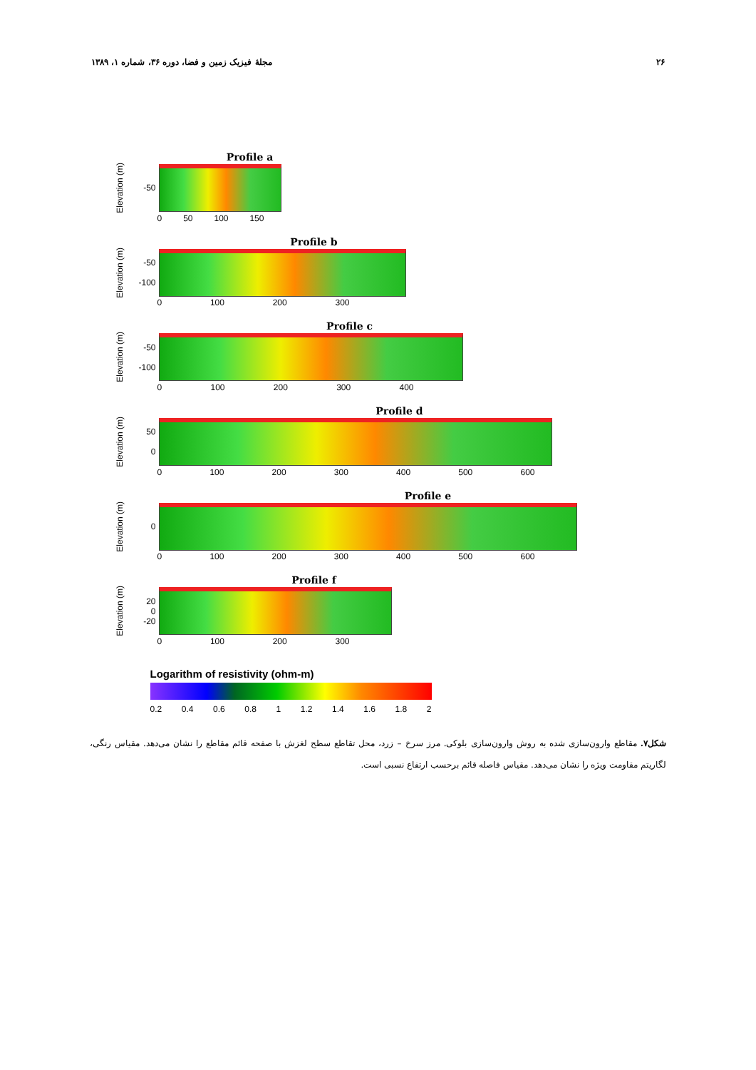۲۶ مجلهٔ فیزیک زمین و فضا، دوره ۳۶، شماره ۱، ۱۳۸۹
Profile a
Elevation (m) -50
0 50 100 150
Profile b
Elevation (m) -50
-100
0 100 200 300
Profile c
Elevation (m) -50
-100
0 100 200 300 400
Profile d
Elevation (m) 50
0
0 100 200 300 400 500 600
Profile e
Elevation (m) 0
0 100 200 300 400 500 600
Profile f
Elevation (m) 20
0
-20
0 100 200 300
Logarithm of resistivity (ohm-m)
0.2 0.4 0.6 0.8 1 1.2 1.4 1.6 1.8 2
شکل۷. مقاطع وارون‌سازی شده به روش وارون‌سازی بلوکی. مرز سرخ – زرد، محل تقاطع سطح لغزش با صفحه قائم مقاطع را نشان می‌دهد. مقیاس رنگی، لگاریتم مقاومت ویژه را نشان می‌دهد. مقیاس فاصله قائم برحسب ارتفاع نسبی است.